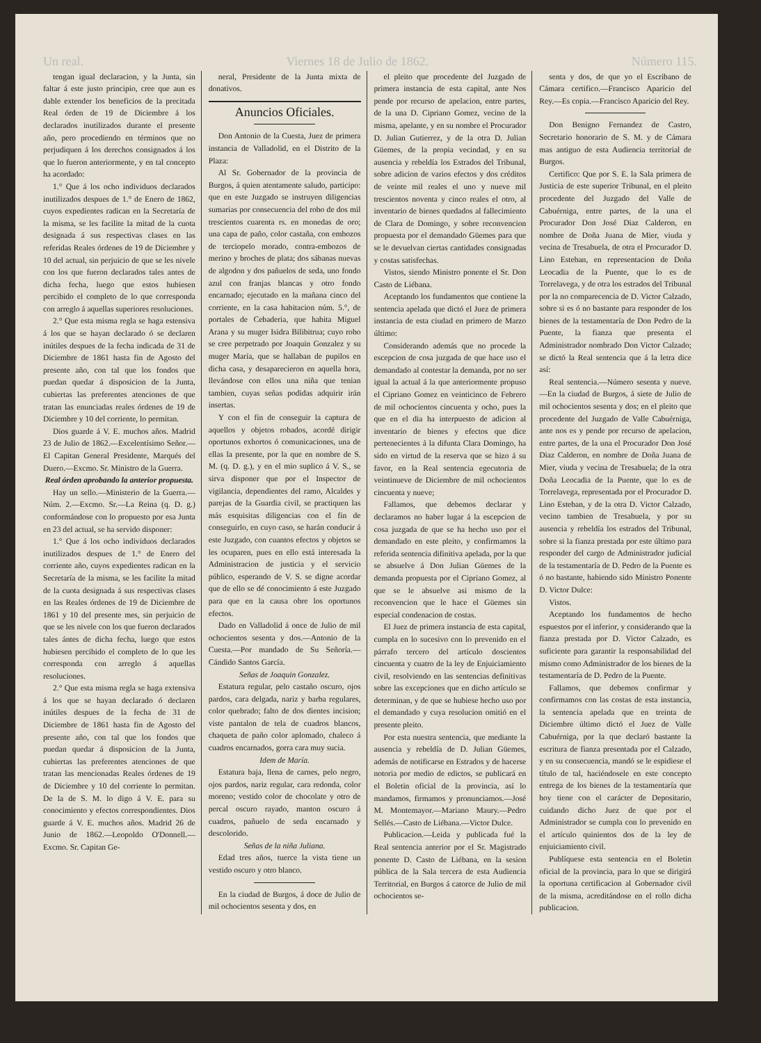Un real. Viernes 18 de Julio de 1862. Número 115.
tengan igual declaracion, y la Junta, sin faltar á este justo principio, cree que aun es dable extender los beneficios de la precitada Real órden de 19 de Diciembre á los declarados inutilizados durante el presente año, pero procediendo en términos que no perjudiquen á los derechos consignados á los que lo fueron anteriormente, y en tal concepto ha acordado:
1.° Que á los ocho individuos declarados inutilizados despues de 1.° de Enero de 1862, cuyos expedientes radican en la Secretaría de la misma, se les facilite la mitad de la cuota designada á sus respectivas clases en las referidas Reales órdenes de 19 de Diciembre y 10 del actual, sin perjuicio de que se les nivele con los que fueron declarados tales antes de dicha fecha, luego que estos hubiesen percibido el completo de lo que corresponda con arreglo á aquellas superiores resoluciones.
2.° Que esta misma regla se haga estensiva á los que se hayan declarado ó se declaren inútiles despues de la fecha indicada de 31 de Diciembre de 1861 hasta fin de Agosto del presente año, con tal que los fondos que puedan quedar á disposicion de la Junta, cubiertas las preferentes atenciones de que tratan las enunciadas reales órdenes de 19 de Diciembre y 10 del corriente, lo permitan.
Dios guarde á V. E. muchos años. Madrid 23 de Julio de 1862.—Excelentísimo Señor.—El Capitan General Presidente, Marqués del Duero.—Excmo. Sr. Ministro de la Guerra.
Real órden aprobando la anterior propuesta.
Hay un sello.—Ministerio de la Guerra.—Núm. 2.—Excmo. Sr.—La Reina (q. D. g.) conformándose con lo propuesto por esa Junta en 23 del actual, se ha servido disponer:
1.° Que á los ocho individuos declarados inutilizados despues de 1.° de Enero del corriente año, cuyos expedientes radican en la Secretaría de la misma, se les facilite la mitad de la cuota designada á sus respectivas clases en las Reales órdenes de 19 de Diciembre de 1861 y 10 del presente mes, sin perjuicio de que se les nivele con los que fueron declarados tales ántes de dicha fecha, luego que estos hubiesen percibido el completo de lo que les corresponda con arreglo á aquellas resoluciones.
2.° Que esta misma regla se haga extensiva á los que se hayan declarado ó declaren inútiles despues de la fecha de 31 de Diciembre de 1861 hasta fin de Agosto del presente año, con tal que los fondos que puedan quedar á disposicion de la Junta, cubiertas las preferentes atenciones de que tratan las mencionadas Reales órdenes de 19 de Diciembre y 10 del corriente lo permitan. De la de S. M. lo digo á V. E. para su conocimiento y efectos correspondientes. Dios guarde á V. E. muchos años. Madrid 26 de Junio de 1862.—Leopoldo O'Donnell.—Excmo. Sr. Capitan Ge-
neral, Presidente de la Junta mixta de donativos.
Anuncios Oficiales.
Don Antonio de la Cuesta, Juez de primera instancia de Valladolid, en el Distrito de la Plaza:
Al Sr. Gobernador de la provincia de Burgos, á quien atentamente saludo, participo: que en este Juzgado se instruyen diligencias sumarias por consecuencia del robo de dos mil trescientos cuarenta rs. en monedas de oro; una capa de paño, color castaña, con embozos de terciopelo morado, contra-embozos de merino y broches de plata; dos sábanas nuevas de algodon y dos pañuelos de seda, uno fondo azul con franjas blancas y otro fondo encarnado; ejecutado en la mañana cinco del corriente, en la casa habitacion núm. 5.°, de portales de Cebaderia, que habita Miguel Arana y su muger Isidra Bilibitrua; cuyo robo se cree perpetrado por Joaquin Gonzalez y su muger María, que se hallaban de pupilos en dicha casa, y desaparecieron en aquella hora, llevándose con ellos una niña que tenian tambien, cuyas señas podidas adquirir irán insertas.
Y con el fin de conseguir la captura de aquellos y objetos robados, acordé dirigir oportunos exhortos ó comunicaciones, una de ellas la presente, por la que en nombre de S. M. (q. D. g.), y en el mio suplico á V. S., se sirva disponer que por el Inspector de vigilancia, dependientes del ramo, Alcaldes y parejas de la Guardia civil, se practiquen las más esquisitas diligencias con el fin de conseguirlo, en cuyo caso, se harán conducir á este Juzgado, con cuantos efectos y objetos se les ocuparen, pues en ello está interesada la Administracion de justicia y el servicio público, esperando de V. S. se digne acordar que de ello se dé conocimiento á este Juzgado para que en la causa obre los oportunos efectos.
Dado en Valladolid á once de Julio de mil ochocientos sesenta y dos.—Antonio de la Cuesta.—Por mandado de Su Señoría.—Cándido Santos García.
Señas de Joaquin Gonzalez.
Estatura regular, pelo castaño oscuro, ojos pardos, cara delgada, nariz y barba regulares, color quebrado; falto de dos dientes incision; viste pantalon de tela de cuadros blancos, chaqueta de paño color aplomado, chaleco á cuadros encarnados, gorra cara muy sucia.
Idem de María.
Estatura baja, llena de carnes, pelo negro, ojos pardos, nariz regular, cara redonda, color moreno; vestido color de chocolate y otro de percal oscuro rayado, manton oscuro á cuadros, pañuelo de seda encarnado y descolorido.
Señas de la niña Juliana.
Edad tres años, tuerce la vista tiene un vestido oscuro y otro blanco.
En la ciudad de Burgos, á doce de Julio de mil ochocientos sesenta y dos, en
el pleito que procedente del Juzgado de primera instancia de esta capital, ante Nos pende por recurso de apelacion, entre partes, de la una D. Cipriano Gomez, vecino de la misma, apelante, y en su nombre el Procurador D. Julian Gutierrez, y de la otra D. Julian Güemes, de la propia vecindad, y en su ausencia y rebeldía los Estrados del Tribunal, sobre adicion de varios efectos y dos créditos de veinte mil reales el uno y nueve mil trescientos noventa y cinco reales el otro, al inventario de bienes quedados al fallecimiento de Clara de Domingo, y sobre reconvencion propuesta por el demandado Güemes para que se le devuelvan ciertas cantidades consignadas y costas satisfechas.
Vistos, siendo Ministro ponente el Sr. Don Casto de Liébana.
Aceptando los fundamentos que contiene la sentencia apelada que dictó el Juez de primera instancia de esta ciudad en primero de Marzo último:
Considerando además que no procede la escepcion de cosa juzgada de que hace uso el demandado al contestar la demanda, por no ser igual la actual á la que anteriormente propuso el Cipriano Gomez en veinticinco de Febrero de mil ochocientos cincuenta y ocho, pues la que en el dia ha interpuesto de adicion al inventario de bienes y efectos que dice pertenecientes á la difunta Clara Domingo, ha sido en virtud de la reserva que se hizo á su favor, en la Real sentencia egecutoria de veintinueve de Diciembre de mil ochocientos cincuenta y nueve;
Fallamos, que debemos declarar y declaramos no haber lugar á la escepcion de cosa juzgada de que se ha hecho uso por el demandado en este pleito, y confirmamos la referida sentencia difinitiva apelada, por la que se absuelve á Don Julian Güemes de la demanda propuesta por el Cipriano Gomez, al que se le absuelve asi mismo de la reconvencion que le hace el Güemes sin especial condenacion de costas.
El Juez de primera instancia de esta capital, cumpla en lo sucesivo con lo prevenido en el párrafo tercero del artículo doscientos cincuenta y cuatro de la ley de Enjuiciamiento civil, resolviendo en las sentencias definitivas sobre las excepciones que en dicho artículo se determinan, y de que se hubiese hecho uso por el demandado y cuya resolucion omitió en el presente pleito.
Por esta nuestra sentencia, que mediante la ausencia y rebeldía de D. Julian Güemes, además de notificarse en Estrados y de hacerse notoria por medio de edictos, se publicará en el Boletin oficial de la provincia, así lo mandamos, firmamos y pronunciamos.—José M. Montemayor.—Mariano Maury.—Pedro Sellés.—Casto de Liébana.—Victor Dulce.
Publicacion.—Leida y publicada fué la Real sentencia anterior por el Sr. Magistrado ponente D. Casto de Liébana, en la sesion pública de la Sala tercera de esta Audiencia Territorial, en Burgos á catorce de Julio de mil ochocientos se-
senta y dos, de que yo el Escribano de Cámara certifico.—Francisco Aparicio del Rey.—Es copia.—Francisco Aparicio del Rey.
Don Benigno Fernandez de Castro, Secretario honorario de S. M. y de Cámara mas antiguo de esta Audiencia territorial de Burgos.
Certifico: Que por S. E. la Sala primera de Justicia de este superior Tribunal, en el pleito procedente del Juzgado del Valle de Cabuérniga, entre partes, de la una el Procurador Don José Diaz Calderon, en nombre de Doña Juana de Mier, viuda y vecina de Tresabuela, de otra el Procurador D. Lino Esteban, en representacion de Doña Leocadia de la Puente, que lo es de Torrelavega, y de otra los estrados del Tribunal por la no comparecencia de D. Victor Calzado, sobre si es ó no bastante para responder de los bienes de la testamentaría de Don Pedro de la Puente, la fianza que presenta el Administrador nombrado Don Victor Calzado; se dictó la Real sentencia que á la letra dice así:
Real sentencia.—Número sesenta y nueve.—En la ciudad de Burgos, á siete de Julio de mil ochocientos sesenta y dos; en el pleito que procedente del Juzgado de Valle Cabuérniga, ante nos es y pende por recurso de apelacion, entre partes, de la una el Procurador Don José Diaz Calderon, en nombre de Doña Juana de Mier, viuda y vecina de Tresabuela; de la otra Doña Leocadia de la Puente, que lo es de Torrelavega, representada por el Procurador D. Lino Esteban, y de la otra D. Victor Calzado, vecino tambien de Tresabuela, y por su ausencia y rebeldía los estrados del Tribunal, sobre si la fianza prestada por este último para responder del cargo de Administrador judicial de la testamentaría de D. Pedro de la Puente es ó no bastante, habiendo sido Ministro Ponente D. Victor Dulce:
Vistos.
Aceptando los fundamentos de hecho espuestos por el inferior, y considerando que la fianza prestada por D. Victor Calzado, es suficiente para garantir la responsabilidad del mismo como Administrador de los bienes de la testamentaría de D. Pedro de la Puente.
Fallamos, que debemos confirmar y confirmamos con las costas de esta instancia, la sentencia apelada que en treinta de Diciembre último dictó el Juez de Valle Cabuérniga, por la que declaró bastante la escritura de fianza presentada por el Calzado, y en su consecuencia, mandó se le espidiese el título de tal, haciéndosele en este concepto entrega de los bienes de la testamentaría que hoy tiene con el carácter de Depositario, cuidando dicho Juez de que por el Administrador se cumpla con lo prevenido en el artículo quinientos dos de la ley de enjuiciamiento civil.
Publíquese esta sentencia en el Boletin oficial de la provincia, para lo que se dirigirá la oportuna certificacion al Gobernador civil de la misma, acreditándose en el rollo dicha publicacion.